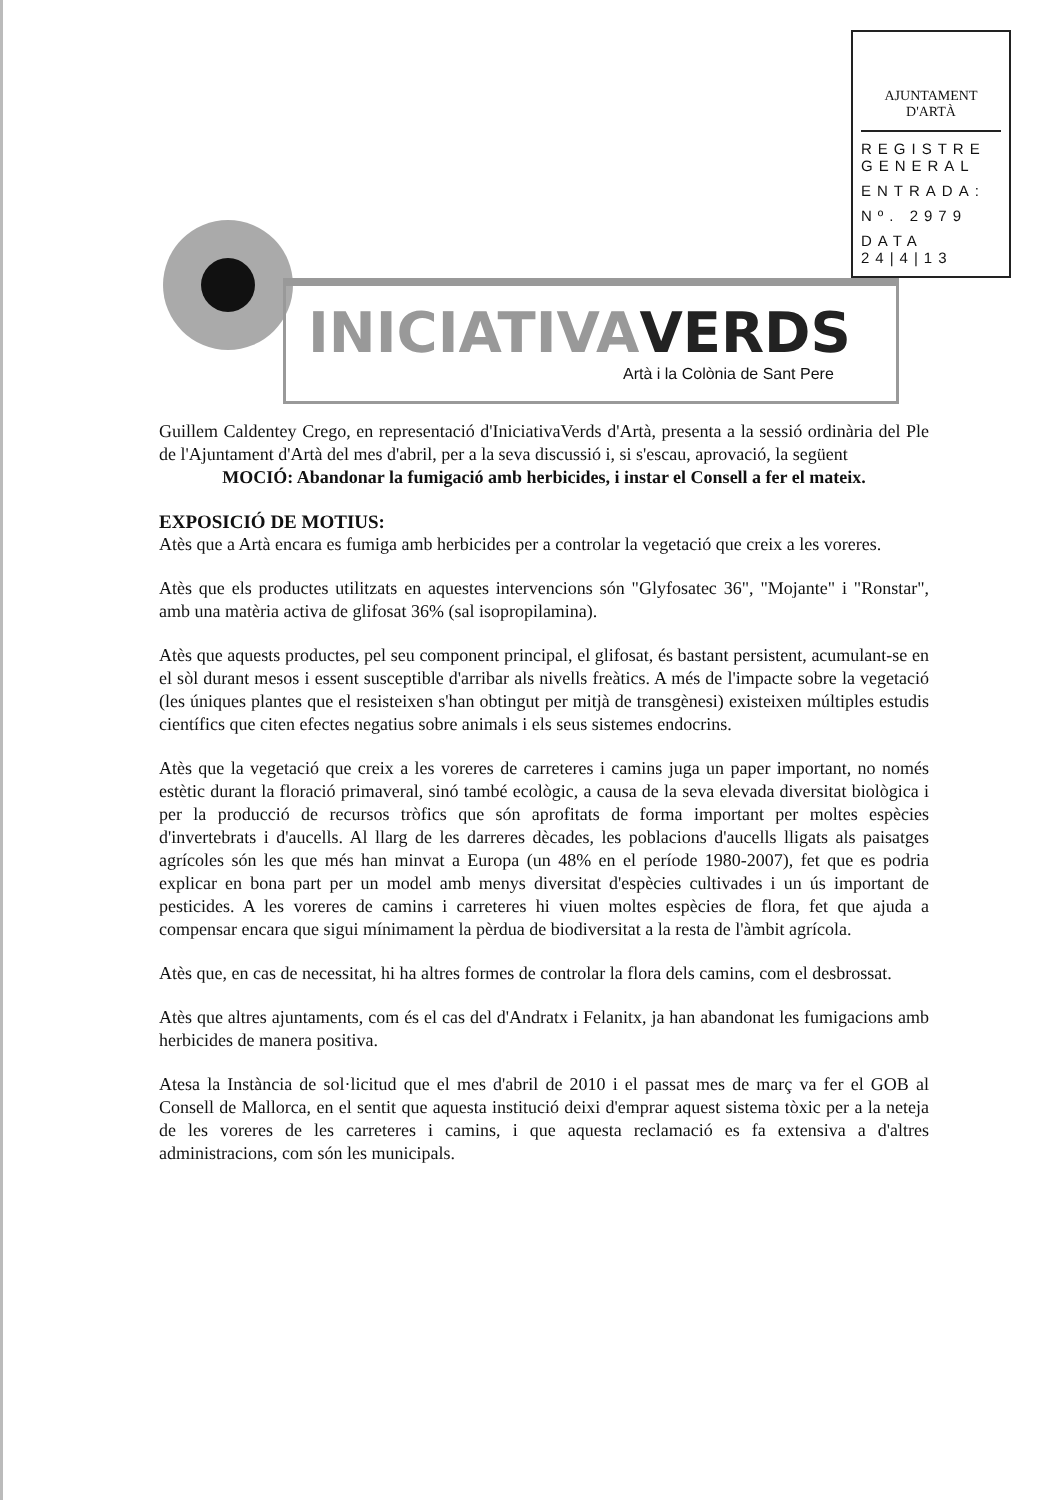AJUNTAMENT D'ARTÀ
REGISTRE GENERAL
ENTRADA:
Nº. 2979
DATA 24|4|13
INICIATIVAVERDS
Artà i la Colònia de Sant Pere
Guillem Caldentey Crego, en representació d'IniciativaVerds d'Artà, presenta a la sessió ordinària del Ple de l'Ajuntament d'Artà del mes d'abril, per a la seva discussió i, si s'escau, aprovació, la següent
MOCIÓ: Abandonar la fumigació amb herbicides, i instar el Consell a fer el mateix.
EXPOSICIÓ DE MOTIUS:
Atès que a Artà encara es fumiga amb herbicides per a controlar la vegetació que creix a les voreres.
Atès que els productes utilitzats en aquestes intervencions són "Glyfosatec 36", "Mojante" i "Ronstar", amb una matèria activa de glifosat 36% (sal isopropilamina).
Atès que aquests productes, pel seu component principal, el glifosat, és bastant persistent, acumulant-se en el sòl durant mesos i essent susceptible d'arribar als nivells freàtics. A més de l'impacte sobre la vegetació (les úniques plantes que el resisteixen s'han obtingut per mitjà de transgènesi) existeixen múltiples estudis científics que citen efectes negatius sobre animals i els seus sistemes endocrins.
Atès que la vegetació que creix a les voreres de carreteres i camins juga un paper important, no només estètic durant la floració primaveral, sinó també ecològic, a causa de la seva elevada diversitat biològica i per la producció de recursos tròfics que són aprofitats de forma important per moltes espècies d'invertebrats i d'aucells. Al llarg de les darreres dècades, les poblacions d'aucells lligats als paisatges agrícoles són les que més han minvat a Europa (un 48% en el període 1980-2007), fet que es podria explicar en bona part per un model amb menys diversitat d'espècies cultivades i un ús important de pesticides. A les voreres de camins i carreteres hi viuen moltes espècies de flora, fet que ajuda a compensar encara que sigui mínimament la pèrdua de biodiversitat a la resta de l'àmbit agrícola.
Atès que, en cas de necessitat, hi ha altres formes de controlar la flora dels camins, com el desbrossat.
Atès que altres ajuntaments, com és el cas del d'Andratx i Felanitx, ja han abandonat les fumigacions amb herbicides de manera positiva.
Atesa la Instància de sol·licitud que el mes d'abril de 2010 i el passat mes de març va fer el GOB al Consell de Mallorca, en el sentit que aquesta institució deixi d'emprar aquest sistema tòxic per a la neteja de les voreres de les carreteres i camins, i que aquesta reclamació es fa extensiva a d'altres administracions, com són les municipals.